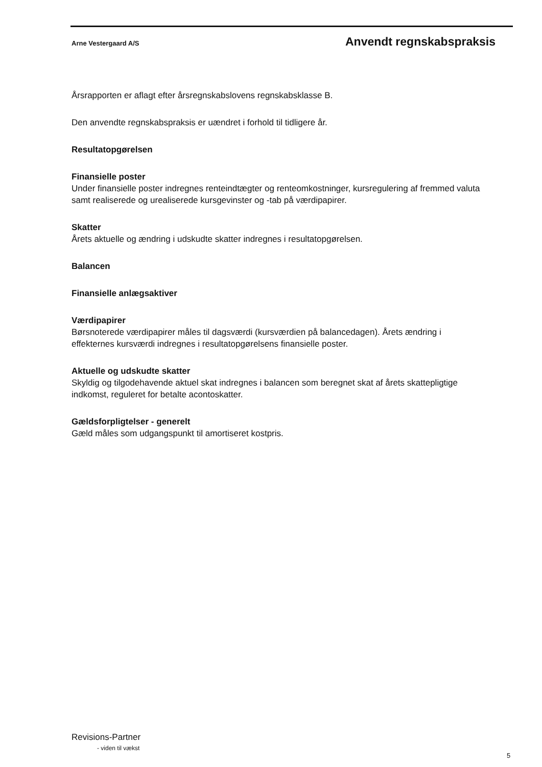Arne Vestergaard A/S Anvendt regnskabspraksis
Årsrapporten er aflagt efter årsregnskabslovens regnskabsklasse B.
Den anvendte regnskabspraksis er uændret i forhold til tidligere år.
Resultatopgørelsen
Finansielle poster
Under finansielle poster indregnes renteindtægter og renteomkostninger, kursregulering af fremmed valuta samt realiserede og urealiserede kursgevinster og -tab på værdipapirer.
Skatter
Årets aktuelle og ændring i udskudte skatter indregnes i resultatopgørelsen.
Balancen
Finansielle anlægsaktiver
Værdipapirer
Børsnoterede værdipapirer måles til dagsværdi (kursværdien på balancedagen). Årets ændring i effekternes kursværdi indregnes i resultatopgørelsens finansielle poster.
Aktuelle og udskudte skatter
Skyldig og tilgodehavende aktuel skat indregnes i balancen som beregnet skat af årets skattepligtige indkomst, reguleret for betalte acontoskatter.
Gældsforpligtelser - generelt
Gæld måles som udgangspunkt til amortiseret kostpris.
Revisions-Partner
- viden til vækst
5